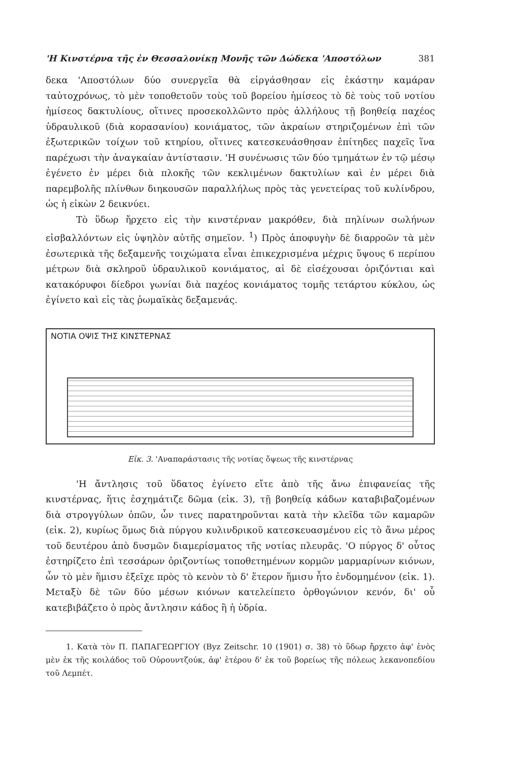'Η Κινστέρνα τῆς ἐν Θεσσαλονίκῃ Μονῆς τῶν Δώδεκα 'Αποστόλων 381
δεκα 'Αποστόλων δύο συνεργεῖα θὰ εἰργάσθησαν εἰς ἑκάστην καμάραν ταὐτοχρόνως, τὸ μὲν τοποθετοῦν τοὺς τοῦ βορείου ἡμίσεος τὸ δὲ τοὺς τοῦ νοτίου ἡμίσεος δακτυλίους, οἵτινες προσεκολλῶντο πρὸς ἀλλήλους τῇ βοηθείᾳ παχέος ὑδραυλικοῦ (διὰ κορασανίου) κονιάματος, τῶν ἀκραίων στηριζομένων ἐπὶ τῶν ἐξωτερικῶν τοίχων τοῦ κτηρίου, οἵτινες κατεσκευάσθησαν ἐπίτηδες παχεῖς ἵνα παρέχωσι τὴν ἀναγκαίαν ἀντίστασιν. 'Η συνένωσις τῶν δύο τμημάτων ἐν τῷ μέσῳ ἐγένετο ἐν μέρει διὰ πλοκῆς τῶν κεκλιμένων δακτυλίων καὶ ἐν μέρει διὰ παρεμβολῆς πλίνθων διηκουσῶν παραλλήλως πρὸς τὰς γενετείρας τοῦ κυλίνδρου, ὡς ἡ εἰκὼν 2 δεικνύει.
Τὸ ὕδωρ ἤρχετο εἰς τὴν κινστέρναν μακρόθεν, διὰ πηλίνων σωλήνων εἰσβαλλόντων εἰς ὑψηλὸν αὐτῆς σημεῖον. <sup>1</sup>) Πρὸς ἀποφυγὴν δὲ διαρροῶν τὰ μὲν ἐσωτερικὰ τῆς δεξαμενῆς τοιχώματα εἶναι ἐπικεχρισμένα μέχρις ὕψους 6 περίπου μέτρων διὰ σκληροῦ ὑδραυλικοῦ κονιάματος, αἱ δὲ εἰσέχουσαι ὁριζόντιαι καὶ κατακόρυφοι δίεδροι γωνίαι διὰ παχέος κονιάματος τομῆς τετάρτου κύκλου, ὡς ἐγίνετο καὶ εἰς τὰς ῥωμαϊκὰς δεξαμενάς.
ΝΟΤΙΑ ΟΨΙΣ ΤΗΣ ΚΙΝΣΤΕΡΝΑΣ
Εἰκ. 3. 'Αναπαράστασις τῆς νοτίας ὄψεως τῆς κινστέρνας
'Η ἄντλησις τοῦ ὕδατος ἐγίνετο εἴτε ἀπὸ τῆς ἄνω ἐπιφανείας τῆς κινστέρνας, ἥτις ἐσχημάτιζε δῶμα (εἰκ. 3), τῇ βοηθείᾳ κάδων καταβιβαζομένων διὰ στρογγύλων ὀπῶν, ὧν τινες παρατηροῦνται κατὰ τὴν κλεῖδα τῶν καμαρῶν (εἰκ. 2), κυρίως ὅμως διὰ πύργου κυλινδρικοῦ κατεσκευασμένου εἰς τὸ ἄνω μέρος τοῦ δευτέρου ἀπὸ δυσμῶν διαμερίσματος τῆς νοτίας πλευρᾶς. 'Ο πύργος δ' οὗτος ἐστηρίζετο ἐπὶ τεσσάρων ὁριζοντίως τοποθετημένων κορμῶν μαρμαρίνων κιόνων, ὧν τὸ μὲν ἥμισυ ἐξεῖχε πρὸς τὸ κενὸν τὸ δ' ἕτερον ἥμισυ ἦτο ἐνδομημένον (εἰκ. 1). Μεταξὺ δὲ τῶν δύο μέσων κιόνων κατελείπετο ὀρθογώνιον κενόν, δι' οὗ κατεβιβάζετο ὁ πρὸς ἄντλησιν κάδος ἢ ἡ ὑδρία.
1. Κατὰ τὸν Π. ΠΑΠΑΓΕΩΡΓΙΟΥ (Byz Zeitschr. 10 (1901) σ. 38) τὸ ὕδωρ ἤρχετο ἀφ' ἑνὸς μὲν ἐκ τῆς κοιλάδος τοῦ Οὐρουντζούκ, ἀφ' ἑτέρου δ' ἐκ τοῦ βορείως τῆς πόλεως λεκανοπεδίου τοῦ Λεμπέτ.